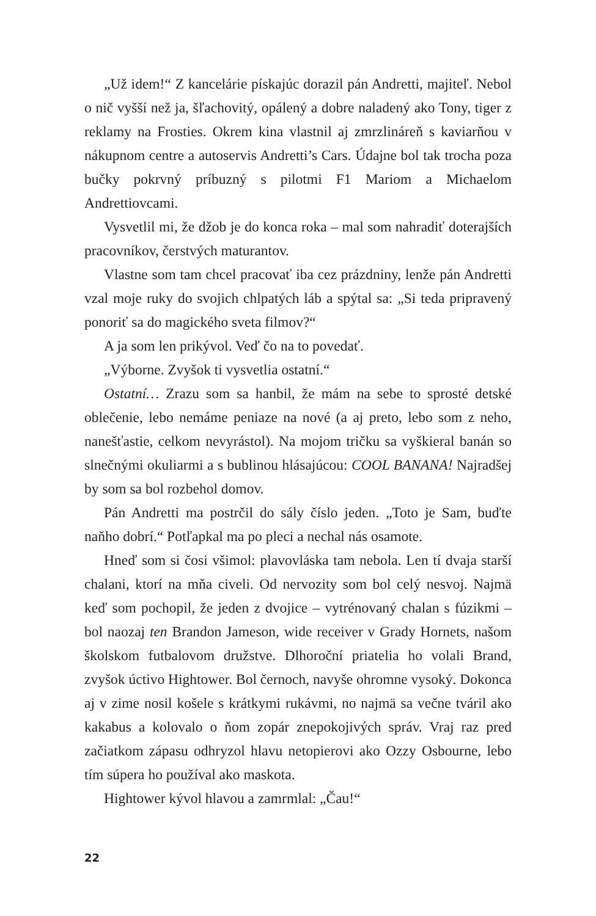„Už idem!“ Z kancelárie pískajúc dorazil pán Andretti, majiteľ. Nebol o nič vyšší než ja, šľachovitý, opálený a dobre naladený ako Tony, tiger z reklamy na Frosties. Okrem kina vlastnil aj zmrzlináreň s kaviarňou v nákupnom centre a autoservis Andretti’s Cars. Údajne bol tak trocha poza bučky pokrvný príbuzný s pilotmi F1 Mariom a Michaelom Andrettiovcami.
Vysvetlil mi, že džob je do konca roka – mal som nahradiť doterajších pracovníkov, čerstvých maturantov.
Vlastne som tam chcel pracovať iba cez prázdniny, lenže pán Andretti vzal moje ruky do svojich chlpatých láb a spýtal sa: „Si teda pripravený ponoriť sa do magického sveta filmov?“
A ja som len prikývol. Veď čo na to povedať.
„Výborne. Zvyšok ti vysvetlia ostatní.“
Ostatní… Zrazu som sa hanbil, že mám na sebe to sprosté detské oblečenie, lebo nemáme peniaze na nové (a aj preto, lebo som z neho, nanešťastie, celkom nevyrástol). Na mojom tričku sa vyškieral banán so slnečnými okuliarmi a s bublinou hlásajúcou: COOL BANANA! Najradšej by som sa bol rozbehol domov.
Pán Andretti ma postrčil do sály číslo jeden. „Toto je Sam, buďte naňho dobrí.“ Potľapkal ma po pleci a nechal nás osamote.
Hneď som si čosi všimol: plavovláska tam nebola. Len tí dvaja starší chalani, ktorí na mňa civeli. Od nervozity som bol celý nesvoj. Najmä keď som pochopil, že jeden z dvojice – vytrénovaný chalan s fúzikmi – bol naozaj ten Brandon Jameson, wide receiver v Grady Hornets, našom školskom futbalovom družstve. Dlhoroční priatelia ho volali Brand, zvyšok úctivo Hightower. Bol černoch, navyše ohromne vysoký. Dokonca aj v zime nosil košele s krátkymi rukávmi, no najmä sa večne tváril ako kakabus a kolovalo o ňom zopár znepokojivých správ. Vraj raz pred začiatkom zápasu odhryzol hlavu netopierovi ako Ozzy Osbourne, lebo tím súpera ho používal ako maskota.
Hightower kývol hlavou a zamrmlal: „Čau!“
22